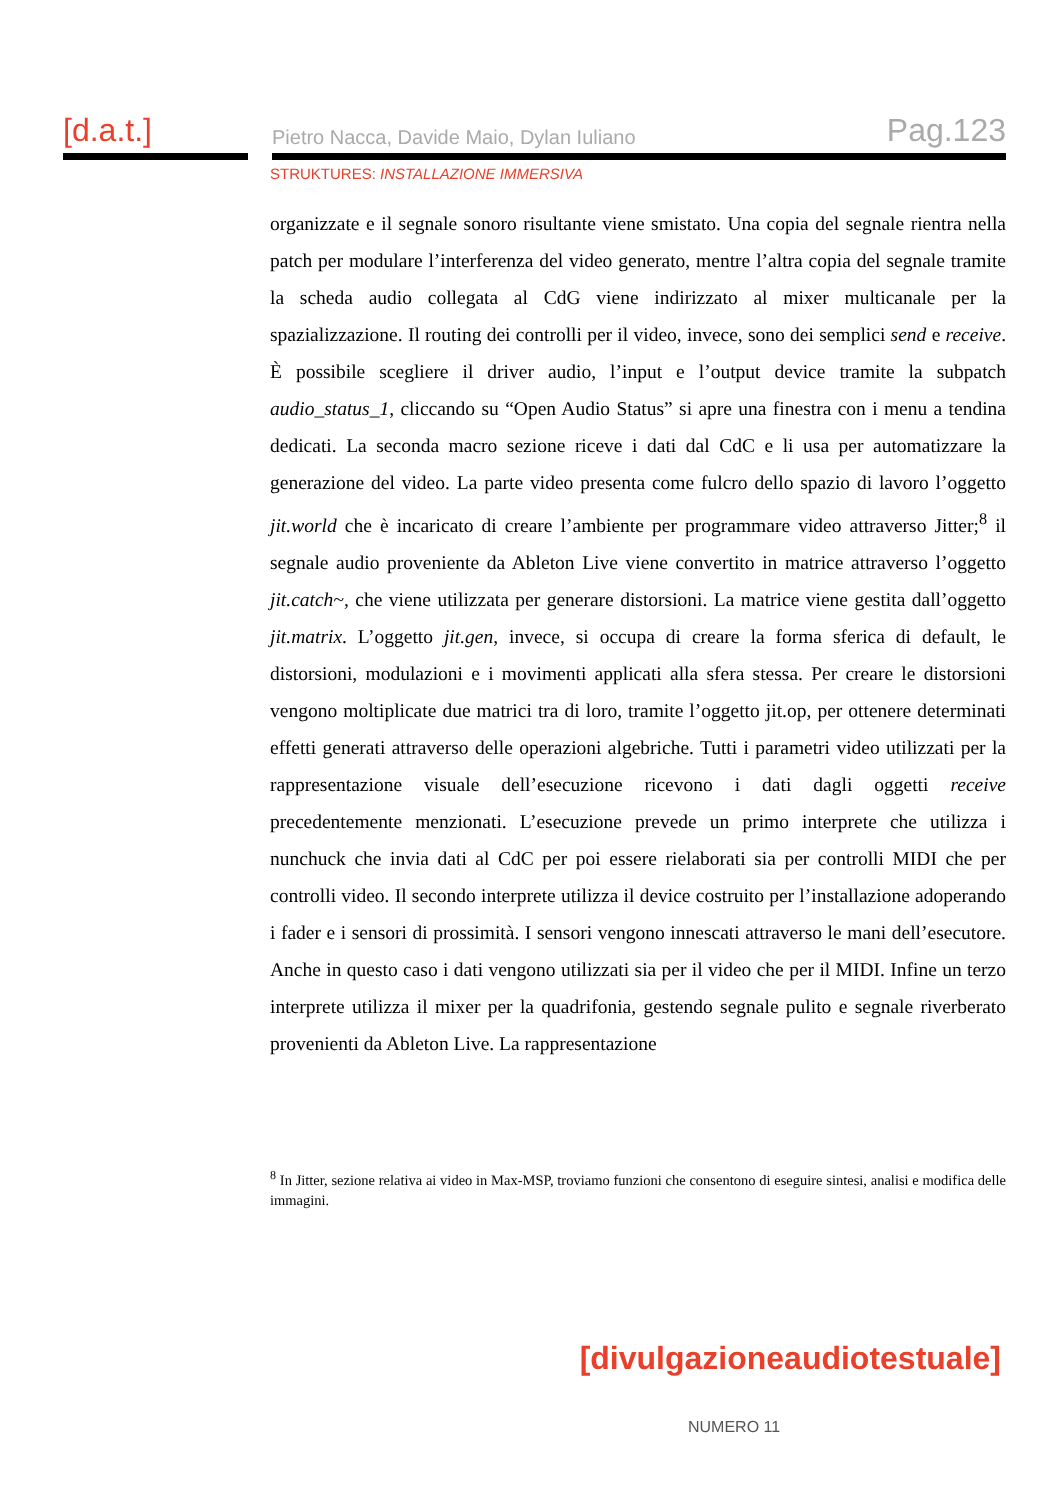[d.a.t.]
Pietro Nacca, Davide Maio, Dylan Iuliano Pag.123
STRUKTURES: INSTALLAZIONE IMMERSIVA
organizzate e il segnale sonoro risultante viene smistato. Una copia del segnale rientra nella patch per modulare l’interferenza del video generato, mentre l’altra copia del segnale tramite la scheda audio collegata al CdG viene indirizzato al mixer multicanale per la spazializzazione. Il routing dei controlli per il video, invece, sono dei semplici send e receive. È possibile scegliere il driver audio, l’input e l’output device tramite la subpatch audio_status_1, cliccando su “Open Audio Status” si apre una finestra con i menu a tendina dedicati. La seconda macro sezione riceve i dati dal CdC e li usa per automatizzare la generazione del video. La parte video presenta come fulcro dello spazio di lavoro l’oggetto jit.world che è incaricato di creare l’ambiente per programmare video attraverso Jitter;<sup>8</sup> il segnale audio proveniente da Ableton Live viene convertito in matrice attraverso l’oggetto jit.catch~, che viene utilizzata per generare distorsioni. La matrice viene gestita dall’oggetto jit.matrix. L’oggetto jit.gen, invece, si occupa di creare la forma sferica di default, le distorsioni, modulazioni e i movimenti applicati alla sfera stessa. Per creare le distorsioni vengono moltiplicate due matrici tra di loro, tramite l’oggetto jit.op, per ottenere determinati effetti generati attraverso delle operazioni algebriche. Tutti i parametri video utilizzati per la rappresentazione visuale dell’esecuzione ricevono i dati dagli oggetti receive precedentemente menzionati. L’esecuzione prevede un primo interprete che utilizza i nunchuck che invia dati al CdC per poi essere rielaborati sia per controlli MIDI che per controlli video. Il secondo interprete utilizza il device costruito per l’installazione adoperando i fader e i sensori di prossimità. I sensori vengono innescati attraverso le mani dell’esecutore. Anche in questo caso i dati vengono utilizzati sia per il video che per il MIDI. Infine un terzo interprete utilizza il mixer per la quadrifonia, gestendo segnale pulito e segnale riverberato provenienti da Ableton Live. La rappresentazione
<sup>8</sup> In Jitter, sezione relativa ai video in Max-MSP, troviamo funzioni che consentono di eseguire sintesi, analisi e modifica delle immagini.
[divulgazioneaudiotestuale]
NUMERO 11